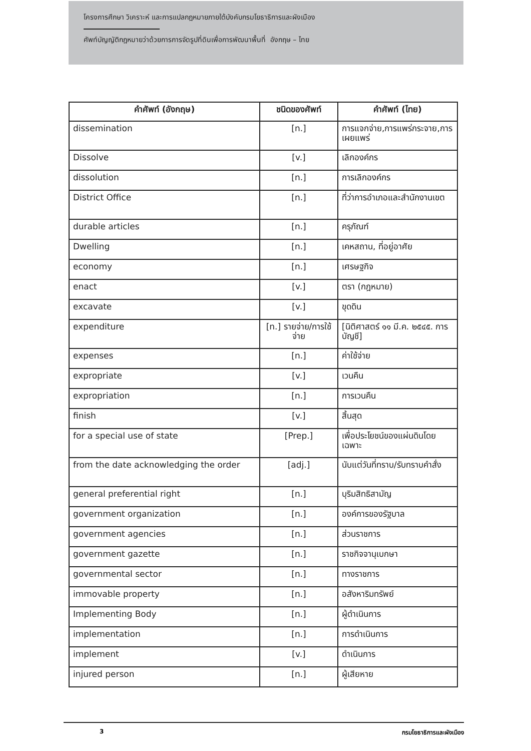โครงการศึกษา วิเคราะห์ และการแปลกฎหมายภายใต้บังคับกรมโยธาธิการและผังเมือง
ศัพท์บัญญัติกฎหมายว่าด้วยการการจัดรูปที่ดินเพื่อการพัฒนาพื้นที่ อังกฤษ – ไทย
| คำศัพท์ (อังกฤษ) | ชนิดของศัพท์ | คำศัพท์ (ไทย) |
| --- | --- | --- |
| dissemination | [n.] | การแจกจ่าย,การแพร่กระจาย,การเผยแพร่ |
| Dissolve | [v.] | เลิกองค์กร |
| dissolution | [n.] | การเลิกองค์กร |
| District Office | [n.] | ที่ว่าการอำเภอและสำนักงานเขต |
| durable articles | [n.] | ครุภัณฑ์ |
| Dwelling | [n.] | เคหสถาน, ที่อยู่อาศัย |
| economy | [n.] | เศรษฐกิจ |
| enact | [v.] | ตรา (กฎหมาย) |
| excavate | [v.] | ขุดดิน |
| expenditure | [n.] รายจ่าย/การใช้จ่าย | [นิติศาสตร์ ๑๑ มี.ค. ๒๕๔๕. การบัญชี] |
| expenses | [n.] | ค่าใช้จ่าย |
| expropriate | [v.] | เวนคืน |
| expropriation | [n.] | การเวนคืน |
| finish | [v.] | สิ้นสุด |
| for a special use of state | [Prep.] | เพื่อประโยชน์ของแผ่นดินโดยเฉพาะ |
| from the date acknowledging the order | [adj.] | นับแต่วันที่ทราบ/รับทราบคำสั่ง |
| general preferential right | [n.] | บุริมสิทธิสามัญ |
| government organization | [n.] | องค์การของรัฐบาล |
| government agencies | [n.] | ส่วนราชการ |
| government gazette | [n.] | ราชกิจจานุเบกษา |
| governmental sector | [n.] | ทางราชการ |
| immovable property | [n.] | อสังหาริมทรัพย์ |
| Implementing Body | [n.] | ผู้ดำเนินการ |
| implementation | [n.] | การดำเนินการ |
| implement | [v.] | ดำเนินการ |
| injured person | [n.] | ผู้เสียหาย |
3 กรมโยธาธิการและผังเมือง